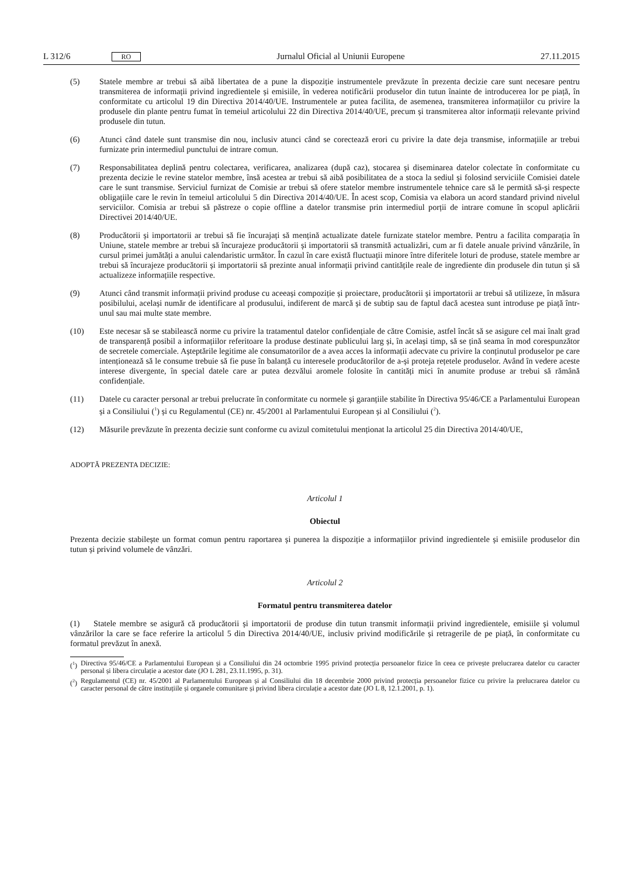L 312/6 RO
Jurnalul Oficial al Uniunii Europene 27.11.2015
(5) Statele membre ar trebui să aibă libertatea de a pune la dispoziție instrumentele prevăzute în prezenta decizie care sunt necesare pentru transmiterea de informații privind ingredientele și emisiile, în vederea notificării produselor din tutun înainte de introducerea lor pe piață, în conformitate cu articolul 19 din Directiva 2014/40/UE. Instrumentele ar putea facilita, de asemenea, transmiterea informațiilor cu privire la produsele din plante pentru fumat în temeiul articolului 22 din Directiva 2014/40/UE, precum și transmiterea altor informații relevante privind produsele din tutun.
(6) Atunci când datele sunt transmise din nou, inclusiv atunci când se corectează erori cu privire la date deja transmise, informațiile ar trebui furnizate prin intermediul punctului de intrare comun.
(7) Responsabilitatea deplină pentru colectarea, verificarea, analizarea (după caz), stocarea și diseminarea datelor colectate în conformitate cu prezenta decizie le revine statelor membre, însă acestea ar trebui să aibă posibilitatea de a stoca la sediul și folosind serviciile Comisiei datele care le sunt transmise. Serviciul furnizat de Comisie ar trebui să ofere statelor membre instrumentele tehnice care să le permită să-și respecte obligațiile care le revin în temeiul articolului 5 din Directiva 2014/40/UE. În acest scop, Comisia va elabora un acord standard privind nivelul serviciilor. Comisia ar trebui să păstreze o copie offline a datelor transmise prin intermediul porții de intrare comune în scopul aplicării Directivei 2014/40/UE.
(8) Producătorii și importatorii ar trebui să fie încurajați să mențină actualizate datele furnizate statelor membre. Pentru a facilita comparația în Uniune, statele membre ar trebui să încurajeze producătorii și importatorii să transmită actualizări, cum ar fi datele anuale privind vânzările, în cursul primei jumătăți a anului calendaristic următor. În cazul în care există fluctuații minore între diferitele loturi de produse, statele membre ar trebui să încurajeze producătorii și importatorii să prezinte anual informații privind cantitățile reale de ingrediente din produsele din tutun și să actualizeze informațiile respective.
(9) Atunci când transmit informații privind produse cu aceeași compoziție și proiectare, producătorii și importatorii ar trebui să utilizeze, în măsura posibilului, același număr de identificare al produsului, indiferent de marcă și de subtip sau de faptul dacă acestea sunt introduse pe piață într-unul sau mai multe state membre.
(10) Este necesar să se stabilească norme cu privire la tratamentul datelor confidențiale de către Comisie, astfel încât să se asigure cel mai înalt grad de transparență posibil a informațiilor referitoare la produse destinate publicului larg și, în același timp, să se țină seama în mod corespunzător de secretele comerciale. Așteptările legitime ale consumatorilor de a avea acces la informații adecvate cu privire la conținutul produselor pe care intenționează să le consume trebuie să fie puse în balanță cu interesele producătorilor de a-și proteja rețetele produselor. Având în vedere aceste interese divergente, în special datele care ar putea dezvălui aromele folosite în cantități mici în anumite produse ar trebui să rămână confidențiale.
(11) Datele cu caracter personal ar trebui prelucrate în conformitate cu normele și garanțiile stabilite în Directiva 95/46/CE a Parlamentului European și a Consiliului (<sup>1</sup>) și cu Regulamentul (CE) nr. 45/2001 al Parlamentului European și al Consiliului (<sup>2</sup>).
(12) Măsurile prevăzute în prezenta decizie sunt conforme cu avizul comitetului menționat la articolul 25 din Directiva 2014/40/UE,
ADOPTĂ PREZENTA DECIZIE:
Articolul 1
Obiectul
Prezenta decizie stabilește un format comun pentru raportarea și punerea la dispoziție a informațiilor privind ingredientele și emisiile produselor din tutun și privind volumele de vânzări.
Articolul 2
Formatul pentru transmiterea datelor
(1) Statele membre se asigură că producătorii și importatorii de produse din tutun transmit informații privind ingredientele, emisiile și volumul vânzărilor la care se face referire la articolul 5 din Directiva 2014/40/UE, inclusiv privind modificările și retragerile de pe piață, în conformitate cu formatul prevăzut în anexă.
(<sup>1</sup>) Directiva 95/46/CE a Parlamentului European și a Consiliului din 24 octombrie 1995 privind protecția persoanelor fizice în ceea ce privește prelucrarea datelor cu caracter personal și libera circulație a acestor date (JO L 281, 23.11.1995, p. 31).
(<sup>2</sup>) Regulamentul (CE) nr. 45/2001 al Parlamentului European și al Consiliului din 18 decembrie 2000 privind protecția persoanelor fizice cu privire la prelucrarea datelor cu caracter personal de către instituțiile și organele comunitare și privind libera circulație a acestor date (JO L 8, 12.1.2001, p. 1).